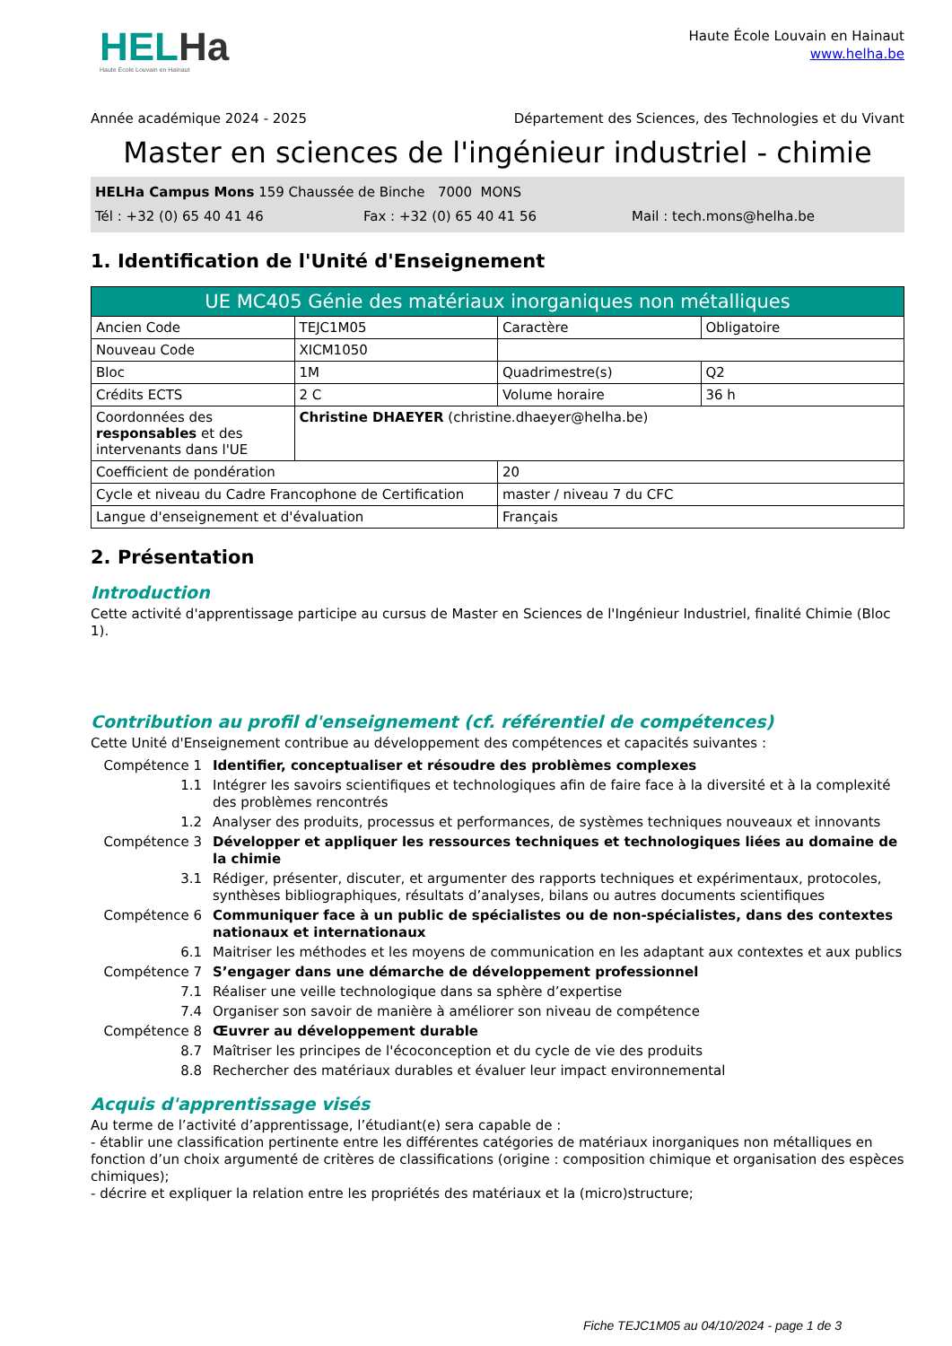HELHa
Haute École Louvain en Hainaut
Haute École Louvain en Hainaut
www.helha.be
Année académique 2024 - 2025 Département des Sciences, des Technologies et du Vivant
Master en sciences de l'ingénieur industriel - chimie
HELHa Campus Mons 159 Chaussée de Binche 7000 MONS
Tél : +32 (0) 65 40 41 46 Fax : +32 (0) 65 40 41 56 Mail : tech.mons@helha.be
1. Identification de l'Unité d'Enseignement
| UE MC405 Génie des matériaux inorganiques non métalliques | | | |
| --- | --- | --- | --- |
| Ancien Code | TEJC1M05 | Caractère | Obligatoire |
| Nouveau Code | XICM1050 | | |
| Bloc | 1M | Quadrimestre(s) | Q2 |
| Crédits ECTS | 2 C | Volume horaire | 36 h |
| Coordonnées des responsables et des intervenants dans l'UE | Christine DHAEYER (christine.dhaeyer@helha.be) | | |
| Coefficient de pondération | | 20 | |
| Cycle et niveau du Cadre Francophone de Certification | | master / niveau 7 du CFC | |
| Langue d'enseignement et d'évaluation | | Français | |
2. Présentation
Introduction
Cette activité d'apprentissage participe au cursus de Master en Sciences de l'Ingénieur Industriel, finalité Chimie (Bloc 1).
Contribution au profil d'enseignement (cf. référentiel de compétences)
Cette Unité d'Enseignement contribue au développement des compétences et capacités suivantes :
Compétence 1
Identifier, conceptualiser et résoudre des problèmes complexes
1.1
Intégrer les savoirs scientifiques et technologiques afin de faire face à la diversité et à la complexité des problèmes rencontrés
1.2
Analyser des produits, processus et performances, de systèmes techniques nouveaux et innovants
Compétence 3
Développer et appliquer les ressources techniques et technologiques liées au domaine de la chimie
3.1
Rédiger, présenter, discuter, et argumenter des rapports techniques et expérimentaux, protocoles, synthèses bibliographiques, résultats d’analyses, bilans ou autres documents scientifiques
Compétence 6
Communiquer face à un public de spécialistes ou de non-spécialistes, dans des contextes nationaux et internationaux
6.1
Maitriser les méthodes et les moyens de communication en les adaptant aux contextes et aux publics
Compétence 7
S’engager dans une démarche de développement professionnel
7.1
Réaliser une veille technologique dans sa sphère d’expertise
7.4
Organiser son savoir de manière à améliorer son niveau de compétence
Compétence 8
Œuvrer au développement durable
8.7
Maîtriser les principes de l'écoconception et du cycle de vie des produits
8.8
Rechercher des matériaux durables et évaluer leur impact environnemental
Acquis d'apprentissage visés
Au terme de l’activité d’apprentissage, l’étudiant(e) sera capable de :
- établir une classification pertinente entre les différentes catégories de matériaux inorganiques non métalliques en fonction d’un choix argumenté de critères de classifications (origine : composition chimique et organisation des espèces chimiques);
- décrire et expliquer la relation entre les propriétés des matériaux et la (micro)structure;
Fiche TEJC1M05 au 04/10/2024 - page 1 de 3